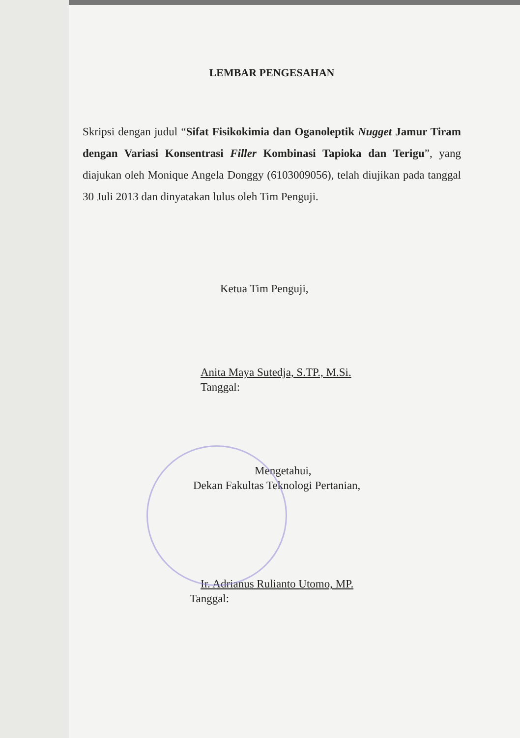LEMBAR PENGESAHAN
Skripsi dengan judul “Sifat Fisikokimia dan Oganoleptik Nugget Jamur Tiram dengan Variasi Konsentrasi Filler Kombinasi Tapioka dan Terigu”, yang diajukan oleh Monique Angela Donggy (6103009056), telah diujikan pada tanggal 30 Juli 2013 dan dinyatakan lulus oleh Tim Penguji.
Ketua Tim Penguji,
Anita Maya Sutedja, S.TP., M.Si.
Tanggal:
Mengetahui,
Dekan Fakultas Teknologi Pertanian,
Ir. Adrianus Rulianto Utomo, MP.
Tanggal: